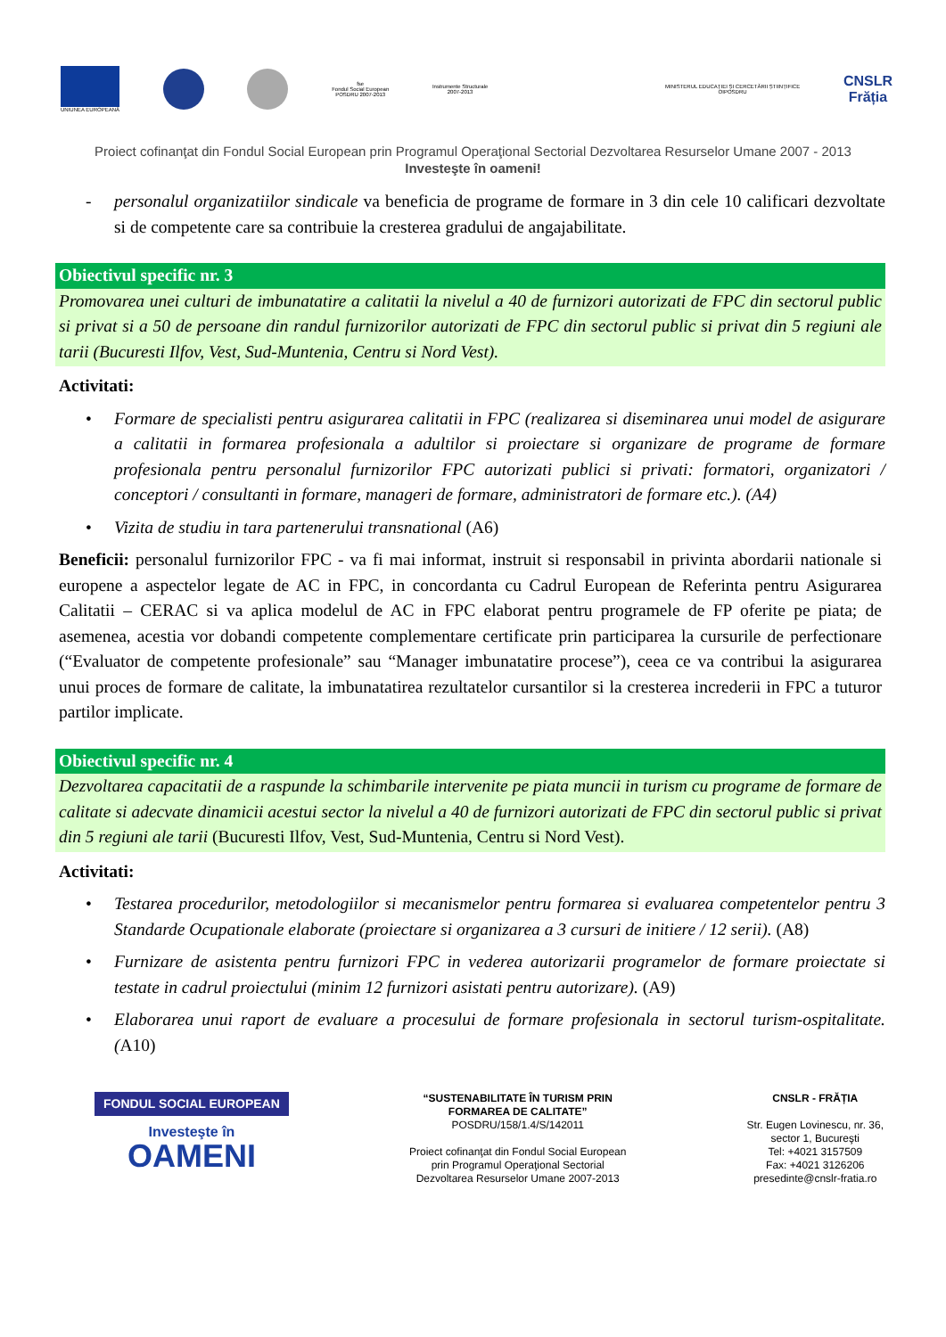UNIUNEA EUROPEANĂ
fse
Fondul Social European
POSDRU 2007-2013
Instrumente Structurale
2007-2013
MINISTERUL EDUCAȚIEI ȘI CERCETĂRII ȘTIINȚIFICE
OIPOSDRU
CNSLR
Frăția
Proiect cofinanţat din Fondul Social European prin Programul Operaţional Sectorial Dezvoltarea Resurselor Umane 2007 - 2013
Investeşte în oameni!
- personalul organizatiilor sindicale va beneficia de programe de formare in 3 din cele 10 calificari dezvoltate si de competente care sa contribuie la cresterea gradului de angajabilitate.
Obiectivul specific nr. 3
Promovarea unei culturi de imbunatatire a calitatii la nivelul a 40 de furnizori autorizati de FPC din sectorul public si privat si a 50 de persoane din randul furnizorilor autorizati de FPC din sectorul public si privat din 5 regiuni ale tarii (Bucuresti Ilfov, Vest, Sud-Muntenia, Centru si Nord Vest).
Activitati:
• Formare de specialisti pentru asigurarea calitatii in FPC (realizarea si diseminarea unui model de asigurare a calitatii in formarea profesionala a adultilor si proiectare si organizare de programe de formare profesionala pentru personalul furnizorilor FPC autorizati publici si privati: formatori, organizatori / conceptori / consultanti in formare, manageri de formare, administratori de formare etc.). (A4)
• Vizita de studiu in tara partenerului transnational (A6)
Beneficii: personalul furnizorilor FPC - va fi mai informat, instruit si responsabil in privinta abordarii nationale si europene a aspectelor legate de AC in FPC, in concordanta cu Cadrul European de Referinta pentru Asigurarea Calitatii – CERAC si va aplica modelul de AC in FPC elaborat pentru programele de FP oferite pe piata; de asemenea, acestia vor dobandi competente complementare certificate prin participarea la cursurile de perfectionare (“Evaluator de competente profesionale” sau “Manager imbunatatire procese”), ceea ce va contribui la asigurarea unui proces de formare de calitate, la imbunatatirea rezultatelor cursantilor si la cresterea increderii in FPC a tuturor partilor implicate.
Obiectivul specific nr. 4
Dezvoltarea capacitatii de a raspunde la schimbarile intervenite pe piata muncii in turism cu programe de formare de calitate si adecvate dinamicii acestui sector la nivelul a 40 de furnizori autorizati de FPC din sectorul public si privat din 5 regiuni ale tarii (Bucuresti Ilfov, Vest, Sud-Muntenia, Centru si Nord Vest).
Activitati:
• Testarea procedurilor, metodologiilor si mecanismelor pentru formarea si evaluarea competentelor pentru 3 Standarde Ocupationale elaborate (proiectare si organizarea a 3 cursuri de initiere / 12 serii). (A8)
• Furnizare de asistenta pentru furnizori FPC in vederea autorizarii programelor de formare proiectate si testate in cadrul proiectului (minim 12 furnizori asistati pentru autorizare). (A9)
• Elaborarea unui raport de evaluare a procesului de formare profesionala in sectorul turism-ospitalitate. (A10)
FONDUL SOCIAL EUROPEAN
Investeşte în
OAMENI
“SUSTENABILITATE ÎN TURISM PRIN
FORMAREA DE CALITATE”
POSDRU/158/1.4/S/142011
Proiect cofinanţat din Fondul Social European
prin Programul Operaţional Sectorial
Dezvoltarea Resurselor Umane 2007-2013
CNSLR - FRĂȚIA
Str. Eugen Lovinescu, nr. 36,
sector 1, Bucureşti
Tel: +4021 3157509
Fax: +4021 3126206
presedinte@cnslr-fratia.ro